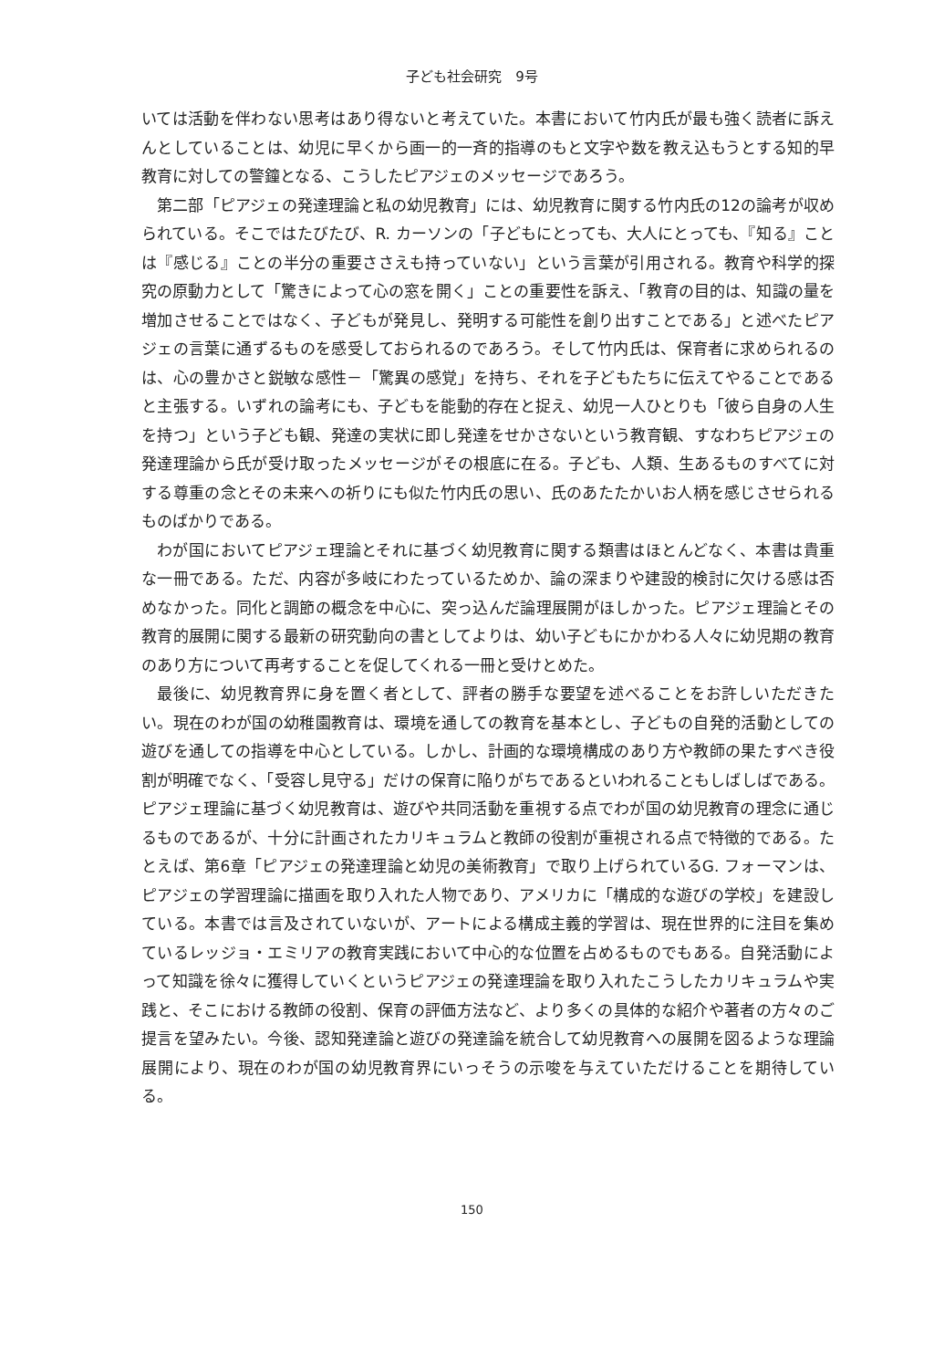子ども社会研究　9号
いては活動を伴わない思考はあり得ないと考えていた。本書において竹内氏が最も強く読者に訴えんとしていることは、幼児に早くから画一的一斉的指導のもと文字や数を教え込もうとする知的早教育に対しての警鐘となる、こうしたピアジェのメッセージであろう。
第二部「ピアジェの発達理論と私の幼児教育」には、幼児教育に関する竹内氏の12の論考が収められている。そこではたびたび、R. カーソンの「子どもにとっても、大人にとっても、『知る』ことは『感じる』ことの半分の重要ささえも持っていない」という言葉が引用される。教育や科学的探究の原動力として「驚きによって心の窓を開く」ことの重要性を訴え、「教育の目的は、知識の量を増加させることではなく、子どもが発見し、発明する可能性を創り出すことである」と述べたピアジェの言葉に通ずるものを感受しておられるのであろう。そして竹内氏は、保育者に求められるのは、心の豊かさと鋭敏な感性－「驚異の感覚」を持ち、それを子どもたちに伝えてやることであると主張する。いずれの論考にも、子どもを能動的存在と捉え、幼児一人ひとりも「彼ら自身の人生を持つ」という子ども観、発達の実状に即し発達をせかさないという教育観、すなわちピアジェの発達理論から氏が受け取ったメッセージがその根底に在る。子ども、人類、生あるものすべてに対する尊重の念とその未来への祈りにも似た竹内氏の思い、氏のあたたかいお人柄を感じさせられるものばかりである。
わが国においてピアジェ理論とそれに基づく幼児教育に関する類書はほとんどなく、本書は貴重な一冊である。ただ、内容が多岐にわたっているためか、論の深まりや建設的検討に欠ける感は否めなかった。同化と調節の概念を中心に、突っ込んだ論理展開がほしかった。ピアジェ理論とその教育的展開に関する最新の研究動向の書としてよりは、幼い子どもにかかわる人々に幼児期の教育のあり方について再考することを促してくれる一冊と受けとめた。
最後に、幼児教育界に身を置く者として、評者の勝手な要望を述べることをお許しいただきたい。現在のわが国の幼稚園教育は、環境を通しての教育を基本とし、子どもの自発的活動としての遊びを通しての指導を中心としている。しかし、計画的な環境構成のあり方や教師の果たすべき役割が明確でなく、「受容し見守る」だけの保育に陥りがちであるといわれることもしばしばである。ピアジェ理論に基づく幼児教育は、遊びや共同活動を重視する点でわが国の幼児教育の理念に通じるものであるが、十分に計画されたカリキュラムと教師の役割が重視される点で特徴的である。たとえば、第6章「ピアジェの発達理論と幼児の美術教育」で取り上げられているG. フォーマンは、ピアジェの学習理論に描画を取り入れた人物であり、アメリカに「構成的な遊びの学校」を建設している。本書では言及されていないが、アートによる構成主義的学習は、現在世界的に注目を集めているレッジョ・エミリアの教育実践において中心的な位置を占めるものでもある。自発活動によって知識を徐々に獲得していくというピアジェの発達理論を取り入れたこうしたカリキュラムや実践と、そこにおける教師の役割、保育の評価方法など、より多くの具体的な紹介や著者の方々のご提言を望みたい。今後、認知発達論と遊びの発達論を統合して幼児教育への展開を図るような理論展開により、現在のわが国の幼児教育界にいっそうの示唆を与えていただけることを期待している。
150